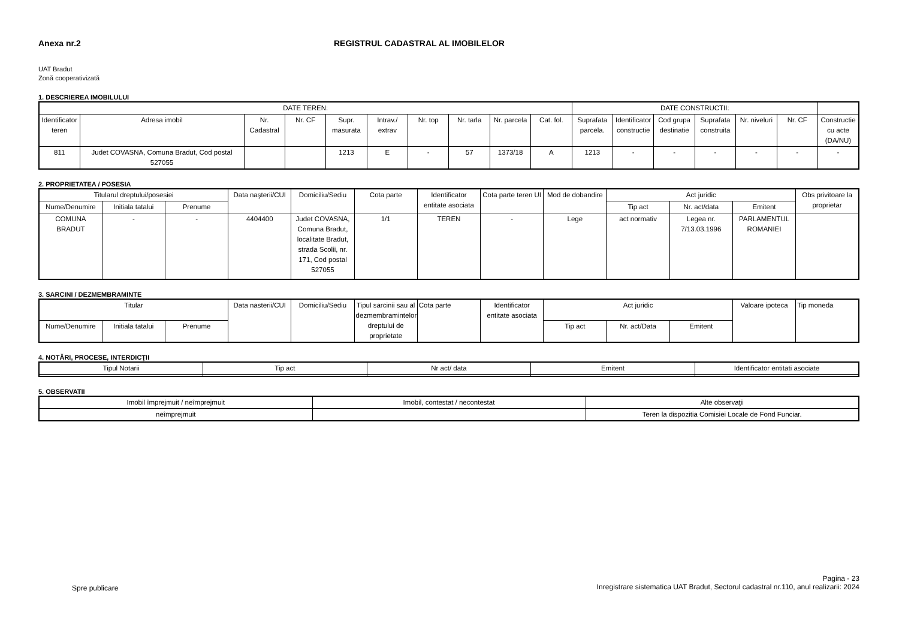Anexa nr.2 REGISTRUL CADASTRAL AL IMOBILELOR
UAT Bradut
Zonă cooperativizată
1. DESCRIEREA IMOBILULUI
| DATE TEREN: | | | | | | | | | | DATE CONSTRUCTII: | | | | | | |
| --- | --- | --- | --- | --- | --- | --- | --- | --- | --- | --- | --- | --- | --- | --- | --- | --- |
| Identificator teren | Adresa imobil | Nr. Cadastral | Nr. CF | Supr. masurata | Intrav./ extrav | Nr. top | Nr. tarla | Nr. parcela | Cat. fol. | Suprafata parcela. | Identificator constructie | Cod grupa destinatie | Suprafata construita | Nr. niveluri | Nr. CF | Constructie cu acte (DA/NU) |
| 811 | Judet COVASNA, Comuna Bradut, Cod postal 527055 | | | 1213 | E | - | 57 | 1373/18 | A | 1213 | - | - | - | - | - | - |
2. PROPRIETATEA / POSESIA
| Titularul dreptului/posesiei | | | Data naşterii/CUI | Domiciliu/Sediu | Cota parte | Identificator entitate asociata | Cota parte teren UI | Mod de dobandire | Act juridic | | | Obs privitoare la proprietar |
| --- | --- | --- | --- | --- | --- | --- | --- | --- | --- | --- | --- | --- |
| Nume/Denumire | Initiala tatalui | Prenume | | | | | | | Tip act | Nr. act/data | Emitent | |
| COMUNA BRADUT | - | - | 4404400 | Judet COVASNA, Comuna Bradut, localitate Bradut, strada Scolii, nr. 171, Cod postal 527055 | 1/1 | TEREN | - | Lege | act normativ | Legea nr. 7/13.03.1996 | PARLAMENTUL ROMANIEI | |
3. SARCINI / DEZMEMBRAMINTE
| Titular | | | Data nasterii/CUI | Domiciliu/Sediu | Tipul sarcinii sau al dezmembramintelor dreptului de proprietate | Cota parte | Identificator entitate asociata | Act juridic | | | Valoare ipoteca | Tip moneda |
| --- | --- | --- | --- | --- | --- | --- | --- | --- | --- | --- | --- | --- |
| Nume/Denumire | Initiala tatalui | Prenume | | | | | | Tip act | Nr. act/Data | Emitent | | |
4. NOTĂRI, PROCESE, INTERDICŢII
| Tipul Notarii | Tip act | Nr act/ data | Emitent | Identificator entitati asociate |
| --- | --- | --- | --- | --- |
5. OBSERVATII
| Imobil împrejmuit / neîmprejmuit | Imobil, contestat / necontestat | Alte observaţii |
| --- | --- | --- |
| neîmprejmuit | | Teren la dispozitia Comisiei Locale de Fond Funciar. |
Spre publicare
Pagina - 23
Inregistrare sistematica UAT Bradut, Sectorul cadastral nr.110, anul realizarii: 2024